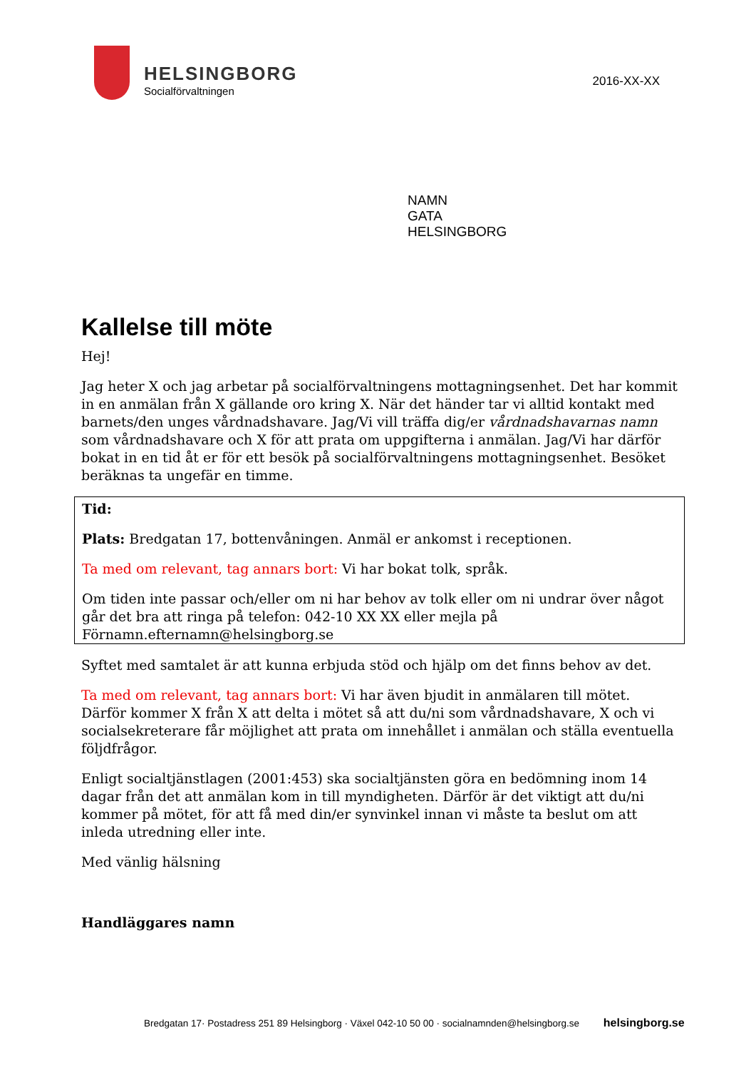HELSINGBORG
Socialförvaltningen
2016-XX-XX
NAMN
GATA
HELSINGBORG
Kallelse till möte
Hej!
Jag heter X och jag arbetar på socialförvaltningens mottagningsenhet. Det har kommit in en anmälan från X gällande oro kring X. När det händer tar vi alltid kontakt med barnets/den unges vårdnadshavare. Jag/Vi vill träffa dig/er vårdnadshavarnas namn som vårdnadshavare och X för att prata om uppgifterna i anmälan. Jag/Vi har därför bokat in en tid åt er för ett besök på socialförvaltningens mottagningsenhet. Besöket beräknas ta ungefär en timme.
Tid:
Plats: Bredgatan 17, bottenvåningen. Anmäl er ankomst i receptionen.
Ta med om relevant, tag annars bort: Vi har bokat tolk, språk.
Om tiden inte passar och/eller om ni har behov av tolk eller om ni undrar över något går det bra att ringa på telefon: 042-10 XX XX eller mejla på Förnamn.efternamn@helsingborg.se
Syftet med samtalet är att kunna erbjuda stöd och hjälp om det finns behov av det.
Ta med om relevant, tag annars bort: Vi har även bjudit in anmälaren till mötet. Därför kommer X från X att delta i mötet så att du/ni som vårdnadshavare, X och vi socialsekreterare får möjlighet att prata om innehållet i anmälan och ställa eventuella följdfrågor.
Enligt socialtjänstlagen (2001:453) ska socialtjänsten göra en bedömning inom 14 dagar från det att anmälan kom in till myndigheten. Därför är det viktigt att du/ni kommer på mötet, för att få med din/er synvinkel innan vi måste ta beslut om att inleda utredning eller inte.
Med vänlig hälsning
Handläggares namn
Bredgatan 17· Postadress 251 89 Helsingborg · Växel 042-10 50 00 · socialnamnden@helsingborg.se helsingborg.se